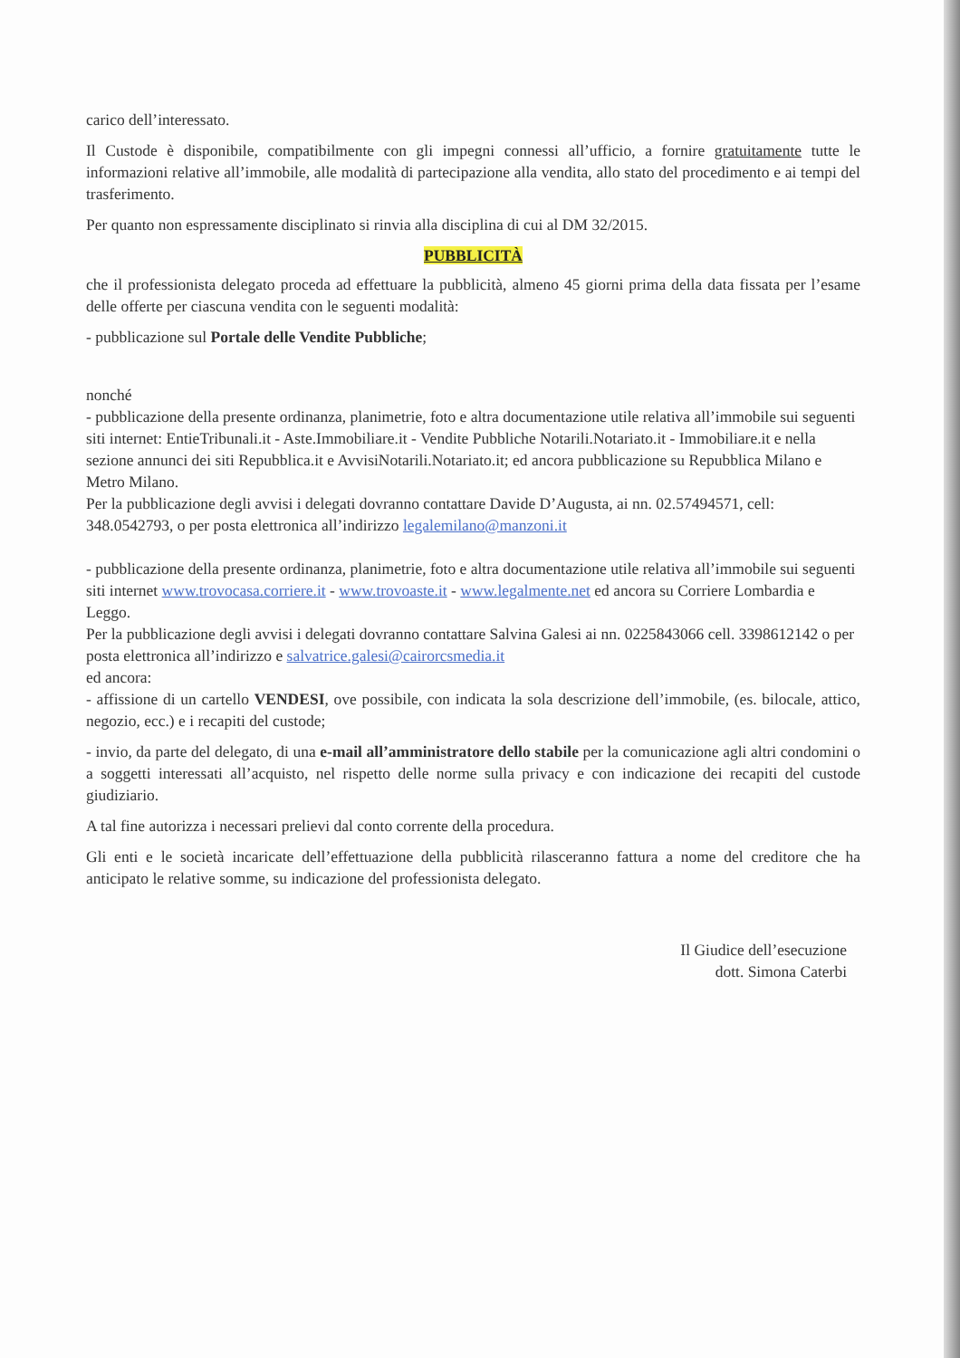carico dell’interessato.
Il Custode è disponibile, compatibilmente con gli impegni connessi all’ufficio, a fornire gratuitamente tutte le informazioni relative all’immobile, alle modalità di partecipazione alla vendita, allo stato del procedimento e ai tempi del trasferimento.
Per quanto non espressamente disciplinato si rinvia alla disciplina di cui al DM 32/2015.
PUBBLICITÀ
che il professionista delegato proceda ad effettuare la pubblicità, almeno 45 giorni prima della data fissata per l’esame delle offerte per ciascuna vendita con le seguenti modalità:
- pubblicazione sul Portale delle Vendite Pubbliche;
nonché
- pubblicazione della presente ordinanza, planimetrie, foto e altra documentazione utile relativa all’immobile sui seguenti siti internet: EntieTribunali.it - Aste.Immobiliare.it - Vendite Pubbliche Notarili.Notariato.it - Immobiliare.it e nella sezione annunci dei siti Repubblica.it e AvvisiNotarili.Notariato.it; ed ancora pubblicazione su Repubblica Milano e Metro Milano.
Per la pubblicazione degli avvisi i delegati dovranno contattare Davide D’Augusta, ai nn. 02.57494571, cell: 348.0542793, o per posta elettronica all’indirizzo legalemilano@manzoni.it
- pubblicazione della presente ordinanza, planimetrie, foto e altra documentazione utile relativa all’immobile sui seguenti siti internet www.trovocasa.corriere.it - www.trovoaste.it - www.legalmente.net ed ancora su Corriere Lombardia e Leggo.
Per la pubblicazione degli avvisi i delegati dovranno contattare Salvina Galesi ai nn. 0225843066 cell. 3398612142 o per posta elettronica all’indirizzo e salvatrice.galesi@cairorcsmedia.it
ed ancora:
- affissione di un cartello VENDESI, ove possibile, con indicata la sola descrizione dell’immobile, (es. bilocale, attico, negozio, ecc.) e i recapiti del custode;
- invio, da parte del delegato, di una e-mail all’amministratore dello stabile per la comunicazione agli altri condomini o a soggetti interessati all’acquisto, nel rispetto delle norme sulla privacy e con indicazione dei recapiti del custode giudiziario.
A tal fine autorizza i necessari prelievi dal conto corrente della procedura.
Gli enti e le società incaricate dell’effettuazione della pubblicità rilasceranno fattura a nome del creditore che ha anticipato le relative somme, su indicazione del professionista delegato.
Il Giudice dell’esecuzione
dott. Simona Caterbi